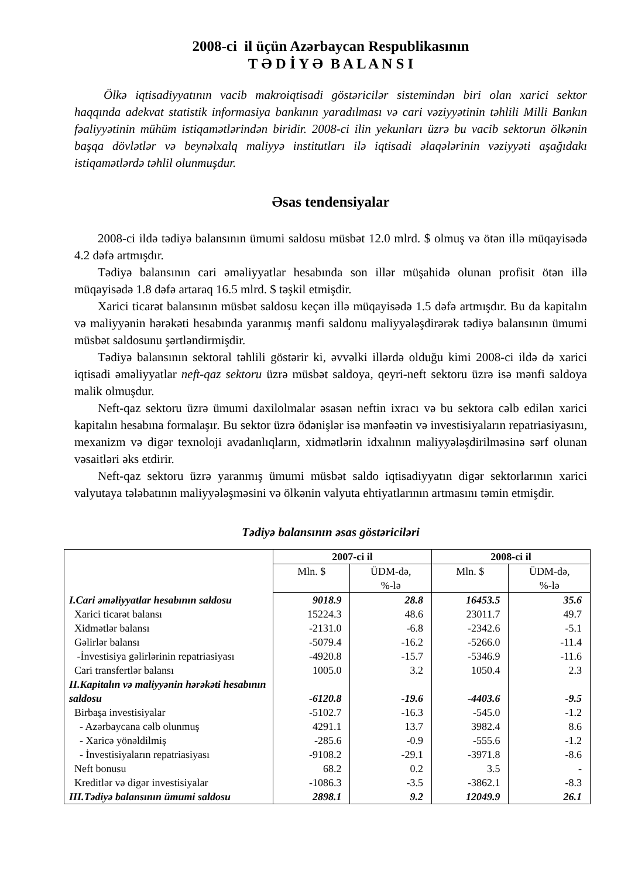2008-ci il üçün Azərbaycan Respublikasının
T Ə D İ Y Ə B A L A N S I
Ölkə iqtisadiyyatının vacib makroiqtisadi göstəricilər sistemindən biri olan xarici sektor haqqında adekvat statistik informasiya bankının yaradılması və cari vəziyyətinin təhlili Milli Bankın fəaliyyətinin mühüm istiqamətlərindən biridir. 2008-ci ilin yekunları üzrə bu vacib sektorun ölkənin başqa dövlətlər və beynəlxalq maliyyə institutları ilə iqtisadi əlaqələrinin vəziyyəti aşağıdakı istiqamətlərdə təhlil olunmuşdur.
Əsas tendensiyalar
2008-ci ildə tədiyə balansının ümumi saldosu müsbət 12.0 mlrd. $ olmuş və ötən illə müqayisədə 4.2 dəfə artmışdır.
Tədiyə balansının cari əməliyyatlar hesabında son illər müşahidə olunan profisit ötən illə müqayisədə 1.8 dəfə artaraq 16.5 mlrd. $ təşkil etmişdir.
Xarici ticarət balansının müsbət saldosu keçən illə müqayisədə 1.5 dəfə artmışdır. Bu da kapitalın və maliyyənin hərəkəti hesabında yaranmış mənfi saldonu maliyyələşdirərək tədiyə balansının ümumi müsbət saldosunu şərtləndirmişdir.
Tədiyə balansının sektoral təhlili göstərir ki, əvvəlki illərdə olduğu kimi 2008-ci ildə də xarici iqtisadi əməliyyatlar neft-qaz sektoru üzrə müsbət saldoya, qeyri-neft sektoru üzrə isə mənfi saldoya malik olmuşdur.
Neft-qaz sektoru üzrə ümumi daxilolmalar əsasən neftin ixracı və bu sektora cəlb edilən xarici kapitalın hesabına formalaşır. Bu sektor üzrə ödənişlər isə mənfəətin və investisiyaların repatriasiyasını, mexanizm və digər texnoloji avadanlıqların, xidmətlərin idxalının maliyyələşdirilməsinə sərf olunan vəsaitləri əks etdirir.
Neft-qaz sektoru üzrə yaranmış ümumi müsbət saldo iqtisadiyyatın digər sektorlarının xarici valyutaya tələbatının maliyyələşməsini və ölkənin valyuta ehtiyatlarının artmasını təmin etmişdir.
Tədiyə balansının əsas göstəriciləri
| | 2007-ci il | | 2008-ci il | |
| | Mln. $ | ÜDM-də, %-lə | Mln. $ | ÜDM-də, %-lə |
| I.Cari əməliyyatlar hesabının saldosu | 9018.9 | 28.8 | 16453.5 | 35.6 |
| Xarici ticarət balansı | 15224.3 | 48.6 | 23011.7 | 49.7 |
| Xidmətlər balansı | -2131.0 | -6.8 | -2342.6 | -5.1 |
| Gəlirlər balansı | -5079.4 | -16.2 | -5266.0 | -11.4 |
| -İnvestisiya gəlirlərinin repatriasiyası | -4920.8 | -15.7 | -5346.9 | -11.6 |
| Cari transfertlər balansı | 1005.0 | 3.2 | 1050.4 | 2.3 |
| II.Kapitalın və maliyyənin hərəkəti hesabının saldosu | -6120.8 | -19.6 | -4403.6 | -9.5 |
| Birbaşa investisiyalar | -5102.7 | -16.3 | -545.0 | -1.2 |
| - Azərbaycana cəlb olunmuş | 4291.1 | 13.7 | 3982.4 | 8.6 |
| - Xaricə yönəldilmiş | -285.6 | -0.9 | -555.6 | -1.2 |
| - İnvestisiyaların repatriasiyası | -9108.2 | -29.1 | -3971.8 | -8.6 |
| Neft bonusu | 68.2 | 0.2 | 3.5 | - |
| Kreditlər və digər investisiyalar | -1086.3 | -3.5 | -3862.1 | -8.3 |
| III.Tədiyə balansının ümumi saldosu | 2898.1 | 9.2 | 12049.9 | 26.1 |